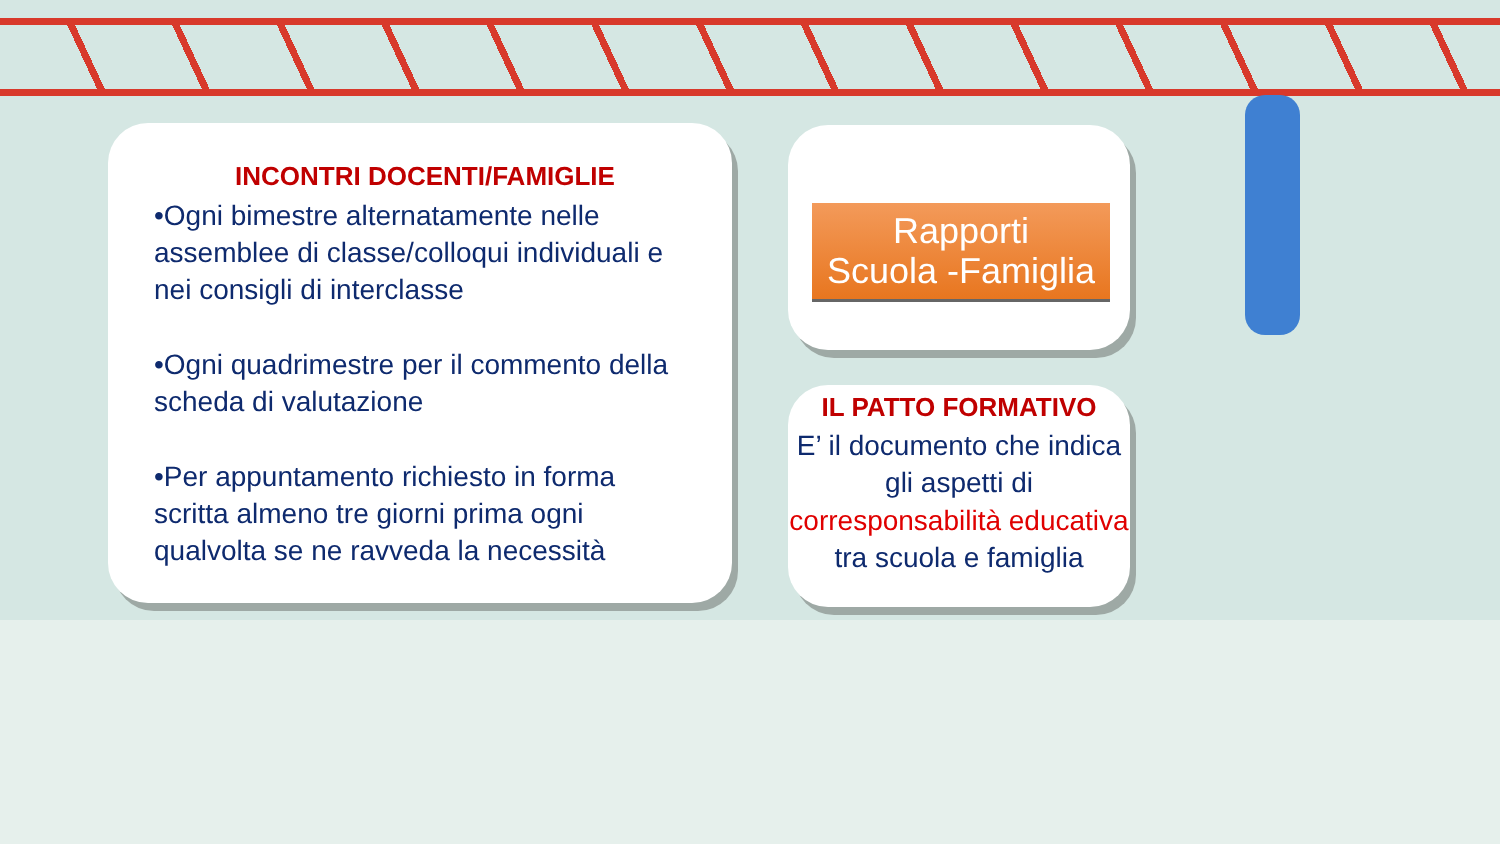INCONTRI DOCENTI/FAMIGLIE
•Ogni bimestre alternatamente nelle assemblee di classe/colloqui individuali e nei consigli di interclasse
•Ogni quadrimestre per il commento della scheda di valutazione
•Per appuntamento richiesto in forma scritta almeno tre giorni prima ogni qualvolta se ne ravveda la necessità
Rapporti
Scuola -Famiglia
IL PATTO FORMATIVO
E’ il documento che indica gli aspetti di corresponsabilità educativa tra scuola e famiglia